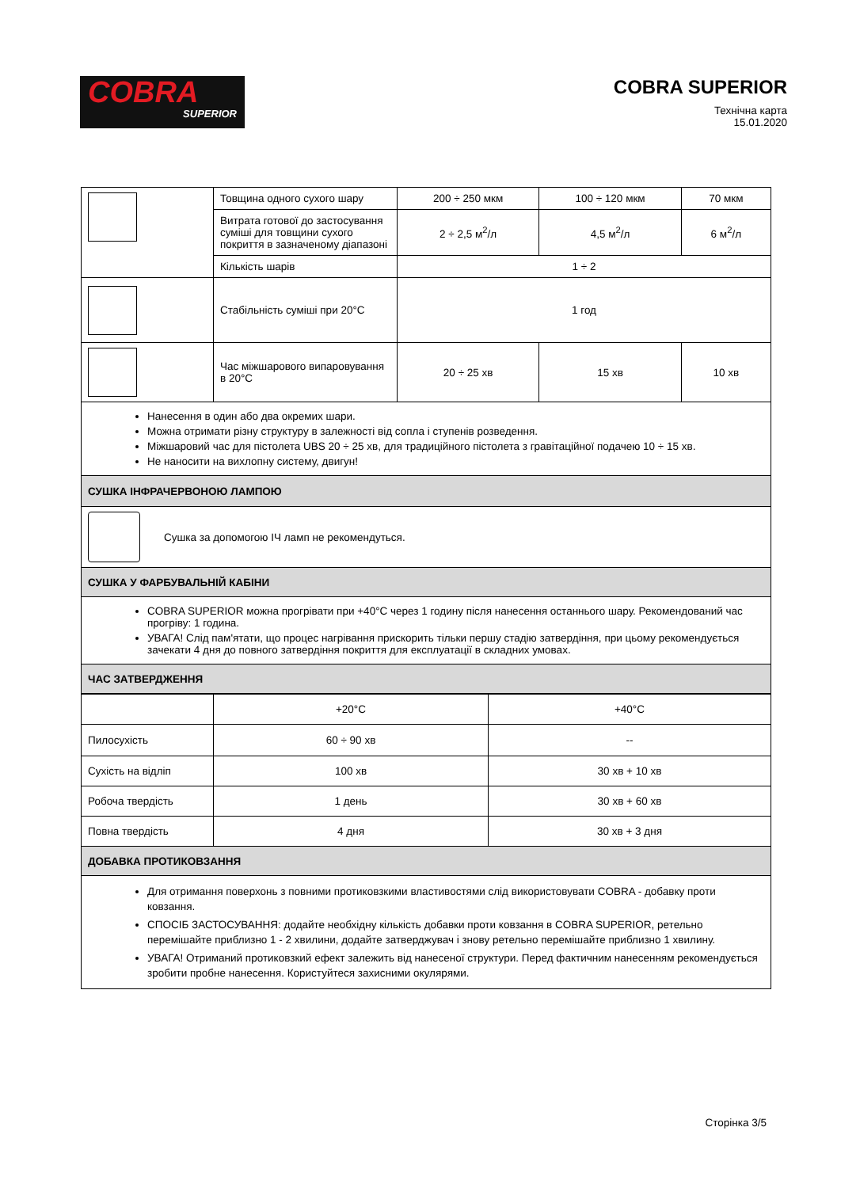COBRA
SUPERIOR
COBRA SUPERIOR
Технічна карта
15.01.2020
| | Товщина одного сухого шару | 200 ÷ 250 мкм | 100 ÷ 120 мкм | 70 мкм |
| | Витрата готової до застосування суміші для товщини сухого покриття в зазначеному діапазоні | 2 ÷ 2,5 м<sup>2</sup>/л | 4,5 м<sup>2</sup>/л | 6 м<sup>2</sup>/л |
| | Кількість шарів | 1 ÷ 2 | | |
| | Стабільність суміші при 20°C | 1 год | | |
| | Час міжшарового випаровування в 20°C | 20 ÷ 25 хв | 15 хв | 10 хв |
| Нанесення в один або два окремих шари. Можна отримати різну структуру в залежності від сопла і ступенів розведення. Міжшаровий час для пістолета UBS 20 ÷ 25 хв, для традиційного пістолета з гравітаційної подачею 10 ÷ 15 хв. Не наносити на вихлопну систему, двигун! | | | | |
| СУШКА ІНФРАЧЕРВОНОЮ ЛАМПОЮ | | | | |
| Сушка за допомогою ІЧ ламп не рекомендуться. | | | | |
| СУШКА У ФАРБУВАЛЬНІЙ КАБІНИ | | | | |
| COBRA SUPERIOR можна прогрівати при +40°C через 1 годину після нанесення останнього шару. Рекомендований час прогріву: 1 година. УВАГА! Слід пам'ятати, що процес нагрівання прискорить тільки першу стадію затвердіння, при цьому рекомендується зачекати 4 дня до повного затвердіння покриття для експлуатації в складних умовах. | | | | |
| ЧАС ЗАТВЕРДЖЕННЯ | | | | |
| | +20°C | +40°C |
| Пилосухість | 60 ÷ 90 хв | -- |
| Сухість на відліп | 100 хв | 30 хв + 10 хв |
| Робоча твердість | 1 день | 30 хв + 60 хв |
| Повна твердість | 4 дня | 30 хв + 3 дня |
| ДОБАВКА ПРОТИКОВЗАННЯ | | |
| Для отримання поверхонь з повними протиковзкими властивостями слід використовувати COBRA - добавку проти ковзання. СПОСІБ ЗАСТОСУВАННЯ: додайте необхідну кількість добавки проти ковзання в COBRA SUPERIOR, ретельно перемішайте приблизно 1 - 2 хвилини, додайте затверджувач і знову ретельно перемішайте приблизно 1 хвилину. УВАГА! Отриманий протиковзкий ефект залежить від нанесеної структури. Перед фактичним нанесенням рекомендується зробити пробне нанесення. Користуйтеся захисними окулярями. | | |
Сторінка 3/5